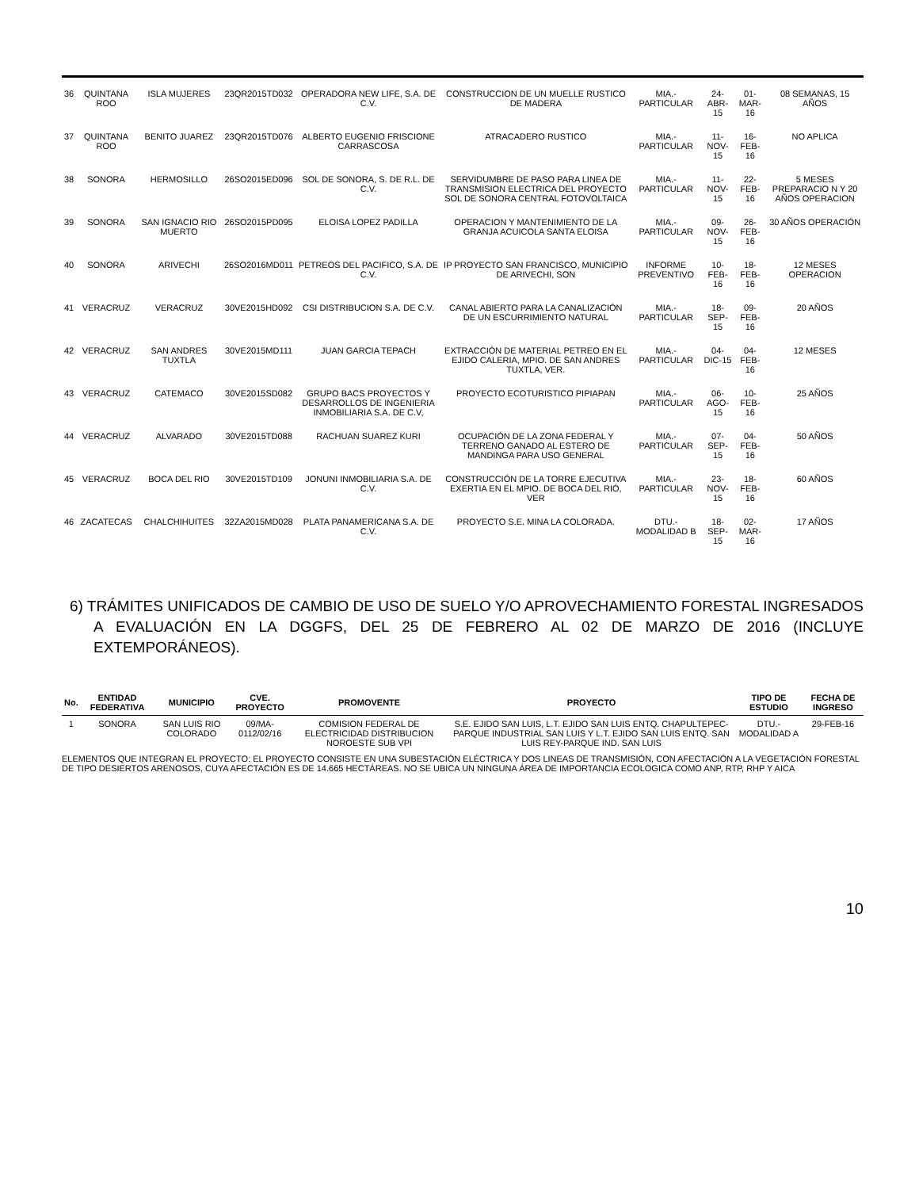| 36 | QUINTANA ROO | ISLA MUJERES | 23QR2015TD032 | OPERADORA NEW LIFE, S.A. DE C.V. | CONSTRUCCION DE UN MUELLE RUSTICO DE MADERA | MIA.- PARTICULAR | 24-ABR-15 | 01-MAR-16 | 08 SEMANAS, 15 AÑOS |
| 37 | QUINTANA ROO | BENITO JUAREZ | 23QR2015TD076 | ALBERTO EUGENIO FRISCIONE CARRASCOSA | ATRACADERO RUSTICO | MIA.- PARTICULAR | 11-NOV-15 | 16-FEB-16 | NO APLICA |
| 38 | SONORA | HERMOSILLO | 26SO2015ED096 | SOL DE SONORA, S. DE R.L. DE C.V. | SERVIDUMBRE DE PASO PARA LINEA DE TRANSMISION ELECTRICA DEL PROYECTO SOL DE SONORA CENTRAL FOTOVOLTAICA | MIA.- PARTICULAR | 11-NOV-15 | 22-FEB-16 | 5 MESES PREPARACIO N Y 20 AÑOS OPERACION |
| 39 | SONORA | SAN IGNACIO RIO MUERTO | 26SO2015PD095 | ELOISA LOPEZ PADILLA | OPERACION Y MANTENIMIENTO DE LA GRANJA ACUICOLA SANTA ELOISA | MIA.- PARTICULAR | 09-NOV-15 | 26-FEB-16 | 30 AÑOS OPERACIÓN |
| 40 | SONORA | ARIVECHI | 26SO2016MD011 | PETREOS DEL PACIFICO, S.A. DE C.V. | IP PROYECTO SAN FRANCISCO, MUNICIPIO DE ARIVECHI, SON | INFORME PREVENTIVO | 10-FEB-16 | 18-FEB-16 | 12 MESES OPERACION |
| 41 | VERACRUZ | VERACRUZ | 30VE2015HD092 | CSI DISTRIBUCION S.A. DE C.V. | CANAL ABIERTO PARA LA CANALIZACIÓN DE UN ESCURRIMIENTO NATURAL | MIA.- PARTICULAR | 18-SEP-15 | 09-FEB-16 | 20 AÑOS |
| 42 | VERACRUZ | SAN ANDRES TUXTLA | 30VE2015MD111 | JUAN GARCIA TEPACH | EXTRACCIÓN DE MATERIAL PETREO EN EL EJIDO CALERIA, MPIO. DE SAN ANDRES TUXTLA, VER. | MIA.- PARTICULAR | 04-DIC-15 | 04-FEB-16 | 12 MESES |
| 43 | VERACRUZ | CATEMACO | 30VE2015SD082 | GRUPO BACS PROYECTOS Y DESARROLLOS DE INGENIERIA INMOBILIARIA S.A. DE C.V, | PROYECTO ECOTURISTICO PIPIAPAN | MIA.- PARTICULAR | 06-AGO-15 | 10-FEB-16 | 25 AÑOS |
| 44 | VERACRUZ | ALVARADO | 30VE2015TD088 | RACHUAN SUAREZ KURI | OCUPACIÓN DE LA ZONA FEDERAL Y TERRENO GANADO AL ESTERO DE MANDINGA PARA USO GENERAL | MIA.- PARTICULAR | 07-SEP-15 | 04-FEB-16 | 50 AÑOS |
| 45 | VERACRUZ | BOCA DEL RIO | 30VE2015TD109 | JONUNI INMOBILIARIA S.A. DE C.V. | CONSTRUCCIÓN DE LA TORRE EJECUTIVA EXERTIA EN EL MPIO. DE BOCA DEL RIÓ, VER | MIA.- PARTICULAR | 23-NOV-15 | 18-FEB-16 | 60 AÑOS |
| 46 | ZACATECAS | CHALCHIHUITES | 32ZA2015MD028 | PLATA PANAMERICANA S.A. DE C.V. | PROYECTO S.E. MINA LA COLORADA. | DTU.- MODALIDAD B | 18-SEP-15 | 02-MAR-16 | 17 AÑOS |
6) TRÁMITES UNIFICADOS DE CAMBIO DE USO DE SUELO Y/O APROVECHAMIENTO FORESTAL INGRESADOS A EVALUACIÓN EN LA DGGFS, DEL 25 DE FEBRERO AL 02 DE MARZO DE 2016 (INCLUYE EXTEMPORÁNEOS).
| No. | ENTIDAD FEDERATIVA | MUNICIPIO | CVE. PROYECTO | PROMOVENTE | PROYECTO | TIPO DE ESTUDIO | FECHA DE INGRESO |
| --- | --- | --- | --- | --- | --- | --- | --- |
| 1 | SONORA | SAN LUIS RIO COLORADO | 09/MA-0112/02/16 | COMISION FEDERAL DE ELECTRICIDAD DISTRIBUCION NOROESTE SUB VPI | S.E. EJIDO SAN LUIS, L.T. EJIDO SAN LUIS ENTQ. CHAPULTEPEC-PARQUE INDUSTRIAL SAN LUIS Y L.T. EJIDO SAN LUIS ENTQ. SAN LUIS REY-PARQUE IND. SAN LUIS | DTU.-MODALIDAD A | 29-FEB-16 |
ELEMENTOS QUE INTEGRAN EL PROYECTO: EL PROYECTO CONSISTE EN UNA SUBESTACIÓN ELÉCTRICA Y DOS LINEAS DE TRANSMISIÓN, CON AFECTACIÓN A LA VEGETACIÓN FORESTAL DE TIPO DESIERTOS ARENOSOS, CUYA AFECTACIÓN ES DE 14.665 HECTÁREAS. NO SE UBICA UN NINGUNA ÁREA DE IMPORTANCIA ECOLOGICA COMO ANP, RTP, RHP Y AICA
10